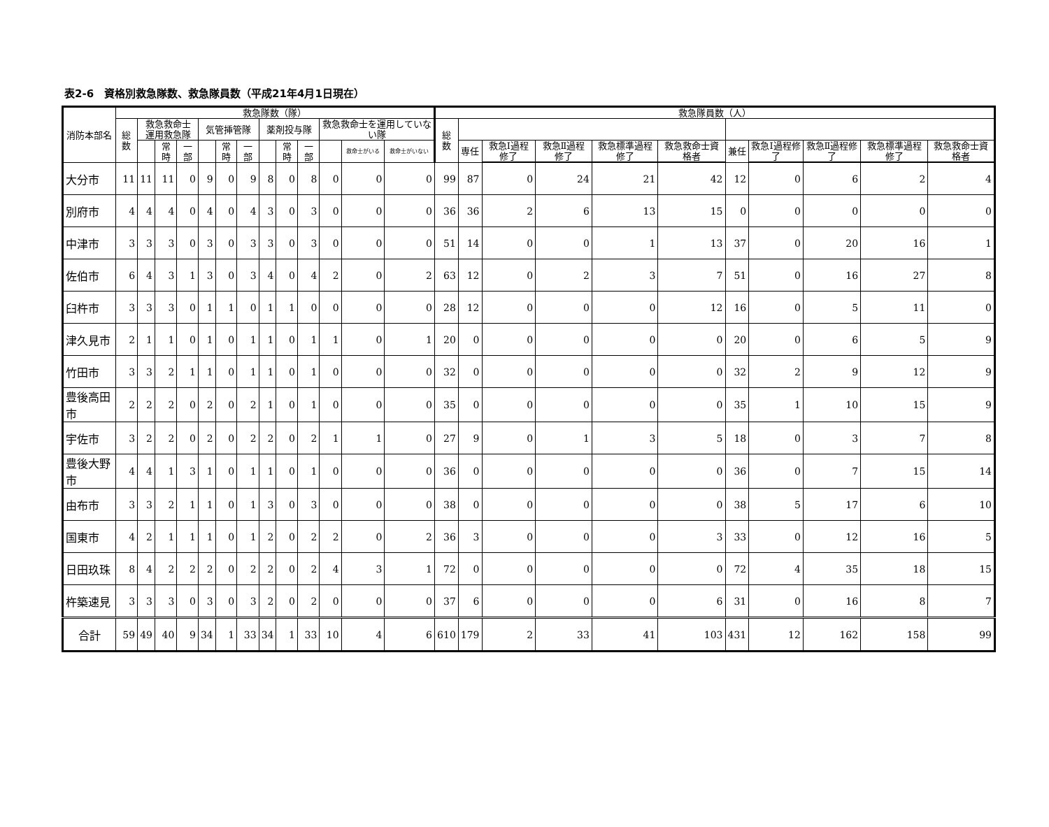表2-6　資格別救急隊数、救急隊員数（平成21年4月1日現在）
| 消防本部名 | 救急隊数（隊） | | | | | | | | | | | | | 救急隊員数（人） | | | | | | | | | | |
| --- | --- | --- | --- | --- | --- | --- | --- | --- | --- | --- | --- | --- | --- | --- | --- | --- | --- | --- | --- | --- | --- | --- | --- | --- |
| | 総数 | 救急救命士 運用救急隊 | | | 気管挿管隊 | | | 薬剤投与隊 | | | 救急救命士を運用していない隊 | | | 総数 | | | | | | | | | | |
| | | | 常時 | 一部 | | 常時 | 一部 | | 常時 | 一部 | | 救命士がいる | 救命士がいない | | 専任 | 救急Ⅰ過程修了 | 救急Ⅱ過程修了 | 救急標準過程修了 | 救急救命士資格者 | 兼任 | 救急Ⅰ過程修了 | 救急Ⅱ過程修了 | 救急標準過程修了 | 救急救命士資格者 |
| 大分市 | 11 | 11 | 11 | 0 | 9 | 0 | 9 | 8 | 0 | 8 | 0 | 0 | 0 | 99 | 87 | 0 | 24 | 21 | 42 | 12 | 0 | 6 | 2 | 4 |
| 別府市 | 4 | 4 | 4 | 0 | 4 | 0 | 4 | 3 | 0 | 3 | 0 | 0 | 0 | 36 | 36 | 2 | 6 | 13 | 15 | 0 | 0 | 0 | 0 | 0 |
| 中津市 | 3 | 3 | 3 | 0 | 3 | 0 | 3 | 3 | 0 | 3 | 0 | 0 | 0 | 51 | 14 | 0 | 0 | 1 | 13 | 37 | 0 | 20 | 16 | 1 |
| 佐伯市 | 6 | 4 | 3 | 1 | 3 | 0 | 3 | 4 | 0 | 4 | 2 | 0 | 2 | 63 | 12 | 0 | 2 | 3 | 7 | 51 | 0 | 16 | 27 | 8 |
| 臼杵市 | 3 | 3 | 3 | 0 | 1 | 1 | 0 | 1 | 1 | 0 | 0 | 0 | 0 | 28 | 12 | 0 | 0 | 0 | 12 | 16 | 0 | 5 | 11 | 0 |
| 津久見市 | 2 | 1 | 1 | 0 | 1 | 0 | 1 | 1 | 0 | 1 | 1 | 0 | 1 | 20 | 0 | 0 | 0 | 0 | 0 | 20 | 0 | 6 | 5 | 9 |
| 竹田市 | 3 | 3 | 2 | 1 | 1 | 0 | 1 | 1 | 0 | 1 | 0 | 0 | 0 | 32 | 0 | 0 | 0 | 0 | 0 | 32 | 2 | 9 | 12 | 9 |
| 豊後高田市 | 2 | 2 | 2 | 0 | 2 | 0 | 2 | 1 | 0 | 1 | 0 | 0 | 0 | 35 | 0 | 0 | 0 | 0 | 0 | 35 | 1 | 10 | 15 | 9 |
| 宇佐市 | 3 | 2 | 2 | 0 | 2 | 0 | 2 | 2 | 0 | 2 | 1 | 1 | 0 | 27 | 9 | 0 | 1 | 3 | 5 | 18 | 0 | 3 | 7 | 8 |
| 豊後大野市 | 4 | 4 | 1 | 3 | 1 | 0 | 1 | 1 | 0 | 1 | 0 | 0 | 0 | 36 | 0 | 0 | 0 | 0 | 0 | 36 | 0 | 7 | 15 | 14 |
| 由布市 | 3 | 3 | 2 | 1 | 1 | 0 | 1 | 3 | 0 | 3 | 0 | 0 | 0 | 38 | 0 | 0 | 0 | 0 | 0 | 38 | 5 | 17 | 6 | 10 |
| 国東市 | 4 | 2 | 1 | 1 | 1 | 0 | 1 | 2 | 0 | 2 | 2 | 0 | 2 | 36 | 3 | 0 | 0 | 0 | 3 | 33 | 0 | 12 | 16 | 5 |
| 日田玖珠 | 8 | 4 | 2 | 2 | 2 | 0 | 2 | 2 | 0 | 2 | 4 | 3 | 1 | 72 | 0 | 0 | 0 | 0 | 0 | 72 | 4 | 35 | 18 | 15 |
| 杵築速見 | 3 | 3 | 3 | 0 | 3 | 0 | 3 | 2 | 0 | 2 | 0 | 0 | 0 | 37 | 6 | 0 | 0 | 0 | 6 | 31 | 0 | 16 | 8 | 7 |
| 合計 | 59 | 49 | 40 | 9 | 34 | 1 | 33 | 34 | 1 | 33 | 10 | 4 | 6 | 610 | 179 | 2 | 33 | 41 | 103 | 431 | 12 | 162 | 158 | 99 |